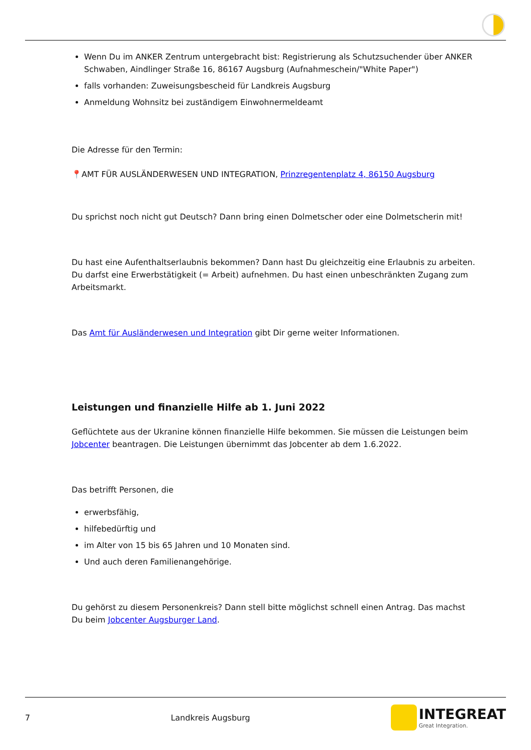Wenn Du im ANKER Zentrum untergebracht bist: Registrierung als Schutzsuchender über ANKER Schwaben, Aindlinger Straße 16, 86167 Augsburg (Aufnahmeschein/"White Paper")
falls vorhanden: Zuweisungsbescheid für Landkreis Augsburg
Anmeldung Wohnsitz bei zuständigem Einwohnermeldeamt
Die Adresse für den Termin:
📍AMT FÜR AUSLÄNDERWESEN UND INTEGRATION, Prinzregentenplatz 4, 86150 Augsburg
Du sprichst noch nicht gut Deutsch? Dann bring einen Dolmetscher oder eine Dolmetscherin mit!
Du hast eine Aufenthaltserlaubnis bekommen? Dann hast Du gleichzeitig eine Erlaubnis zu arbeiten. Du darfst eine Erwerbstätigkeit (= Arbeit) aufnehmen. Du hast einen unbeschränkten Zugang zum Arbeitsmarkt.
Das Amt für Ausländerwesen und Integration gibt Dir gerne weiter Informationen.
Leistungen und finanzielle Hilfe ab 1. Juni 2022
Geflüchtete aus der Ukranine können finanzielle Hilfe bekommen. Sie müssen die Leistungen beim Jobcenter beantragen. Die Leistungen übernimmt das Jobcenter ab dem 1.6.2022.
Das betrifft Personen, die
erwerbsfähig,
hilfebedürftig und
im Alter von 15 bis 65 Jahren und 10 Monaten sind.
Und auch deren Familienangehörige.
Du gehörst zu diesem Personenkreis? Dann stell bitte möglichst schnell einen Antrag. Das machst Du beim Jobcenter Augsburger Land.
7 Landkreis Augsburg
INTEGREAT
Great Integration.